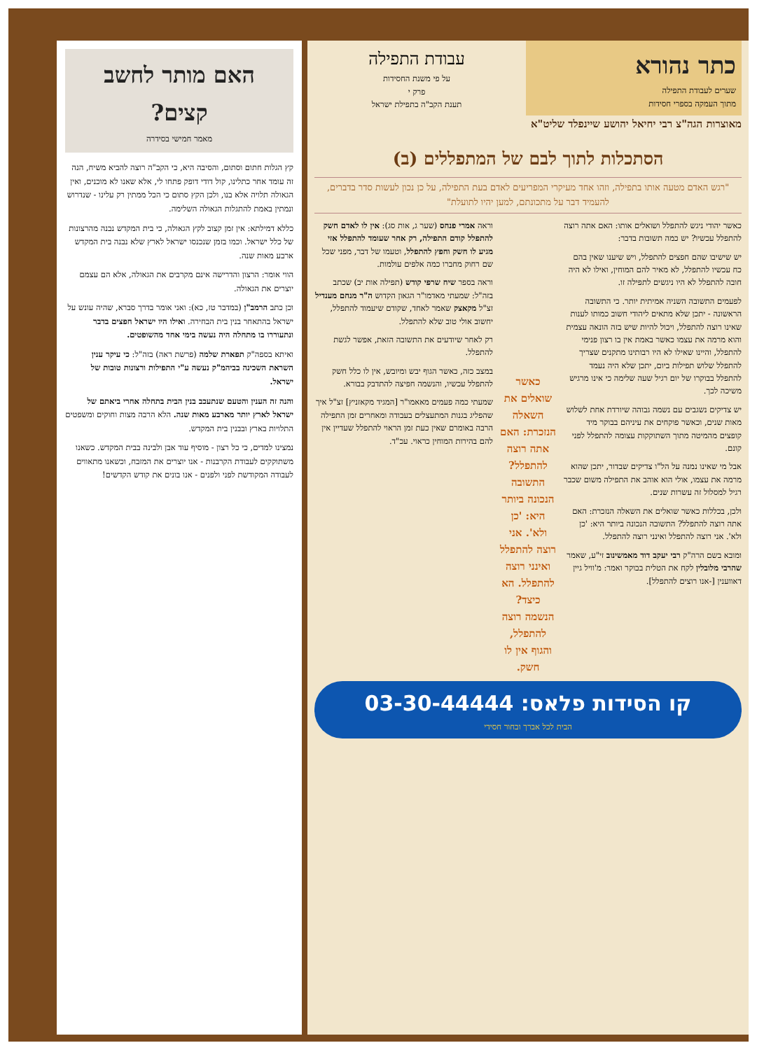כתר נהורא
שערים לעבודת התפילה
מתוך העמקה בספרי חסידות
עבודת התפילה
על פי משנת החסידות
פרק י
תענת הקב"ה בתפילת ישראל
מאוצרות הגה"צ רבי יחיאל יהושע שיינפלד שליט"א
הסתכלות לתוך לבם של המתפללים (ב)
"רגש האדם מטעה אותו בתפילה, וזהו אחד מעיקרי המפריעים לאדם בעת התפילה, על כן נכון לעשות סדר בדברים, להעמיד דבר על מתכונתם, למען יהיו לתועלת"
כאשר יהודי ניגש להתפלל ושואלים אותו: האם אתה רוצה להתפלל עכשיו? יש כמה תשובות בדבר:
יש שישיבו שהם חפצים להתפלל, ויש שיענו שאין בהם כח עכשיו להתפלל, לא מאיר להם המוחין, ואילו לא היה חובה להתפלל לא היו ניגשים לתפילה זו.
לפעמים התשובה השניה אמיתית יותר. כי התשובה הראשונה - יתכן שלא מתאים ליהודי חשוב כמותו לענות שאינו רוצה להתפלל, ויכול להיות שיש בזה הונאה עצמית והוא מרמה את עצמו כאשר באמת אין בו רצון פנימי להתפלל, והיינו שאילו לא היו רבותינו מתקנים שצריך להתפלל שלוש תפילות ביום, יתכן שלא היה נעמד להתפלל בבוקרו של יום רגיל שעה שלימה כי אינו מרגיש משיכה לכך.
יש צדיקים נשגבים עם נשמה גבוהה שיורדת אחת לשלוש מאות שנים, וכאשר פוקחים את עיניהם בבוקר מיד קופצים מהמיטה מתוך השתוקקות עצומה להתפלל לפני קונם.
אבל מי שאינו נמנה על הל"ו צדיקים שבדור, יתכן שהוא מרמה את עצמו, אולי הוא אוהב את התפילה משום שכבר רגיל למסלול זה עשרות שנים.
ולכן, בכללות כאשר שואלים את השאלה הנזכרת: האם אתה רוצה להתפלל? התשובה הנכונה ביותר היא: 'כן ולא'. אני רוצה להתפלל ואינני רוצה להתפלל.
ומובא בשם הרה"ק רבי יעקב דוד מאמשינוב זי"ע, שאמר שהרבי מלובלין לקח את הטלית בבוקר ואמר: מ'וויל גיין דאווענין [-אנו רוצים להתפלל].
כאשר שואלים את השאלה הנזכרת: האם אתה רוצה להתפלל? התשובה הנכונה ביותר היא: 'כן ולא'. אני רוצה להתפלל ואינני רוצה להתפלל. הא כיצד? הנשמה רוצה להתפלל, והגוף אין לו חשק.
וראה אמרי פנחס (שער ג, אות סג): אין לו לאדם חשק להתפלל קודם התפילה, רק אחר שעומד להתפלל אזי מגיע לו חשק וחפץ להתפלל, וטעמו של דבר, מפני שכל שם רחוק מחברו כמה אלפים עולמות.
וראה בספר שיח שרפי קודש (תפילה אות יב) שכתב בזה"ל: שמעתי מאדמו"ר הגאון הקדוש ה"ר מנחם מענדיל זצ"ל מקאצק שאמר לאחד, שקודם שיעמוד להתפלל, יחשוב אולי טוב שלא להתפלל.
רק לאחר שיודעים את התשובה הזאת, אפשר לגשת להתפלל.
במצב כזה, כאשר הגוף יבש ומיובש, אין לו כלל חשק להתפלל עכשיו, והנשמה חפיצה להתדבק בבורא.
שמעתי כמה פעמים מאאמו"ר [המגיד מקאזניץ] זצ"ל איך שהפליג בגנות המתעצלים בעבודה ומאחרים זמן התפילה הרבה באומרם שאין כעת זמן הראוי להתפלל שעדיין אין להם בהירות המוחין כראוי. עכ"ד.
קו הסידות פלאס: 03-30-44444
הבית לכל אברך ובחור חסידי
האם מותר לחשב קצים?
מאמר חמישי בסידרה
קץ הגלות חתום וסתום, והסיבה היא, כי הקב"ה רוצה להביא משיח, הנה זה עומד אחר כתלינו, קול דודי דופק פתחו לי, אלא שאנו לא מוכנים, ואין הגאולה תלויה אלא בנו, ולכן הקץ סתום כי הכל ממתין רק עלינו - שנדרוש ונמתין באמת להתגלות הגאולה השלימה.
כללא דמילתא: אין זמן קצוב לקץ הגאולה, כי בית המקדש נבנה מהרצונות של כלל ישראל. וכמו בזמן שנכנסו ישראל לארץ שלא נבנה בית המקדש ארבע מאות שנה.
הווי אומר: הרצון והדרישה אינם מקרבים את הגאולה, אלא הם עצמם יוצרים את הגאולה.
וכן כתב הרמב"ן (במדבר טז, כא): ואני אומר בדרך סברא, שהיה עונש על ישראל בהתאחר בנין בית הבחירה. ואילו היו ישראל חפצים בדבר ונתעוררו בו מתחלה היה נעשה בימי אחד מהשופטים.
ואיתא בספה"ק תפארת שלמה (פרשת ראה) בזה"ל: כי עיקר ענין השראת השכינה בביהמ"ק נעשה ע"י התפילות ורצונות טובות של ישראל.
והנה זה הענין והטעם שנתעכב בנין הבית בתחלה אחרי ביאתם של ישראל לארץ יותר מארבע מאות שנה. הלא הרבה מצות וחוקים ומשפטים התלויות בארץ ובבנין בית המקדש.
נמצינו למדים, כי כל רצון - מוסיף עוד אבן ולבינה בבית המקדש. כשאנו משתוקקים לעבודת הקרבנות - אנו יוצרים את המזבח, וכשאנו מתאווים לעבודה המקודשת לפני ולפנים - אנו בונים את קודש הקדשים!